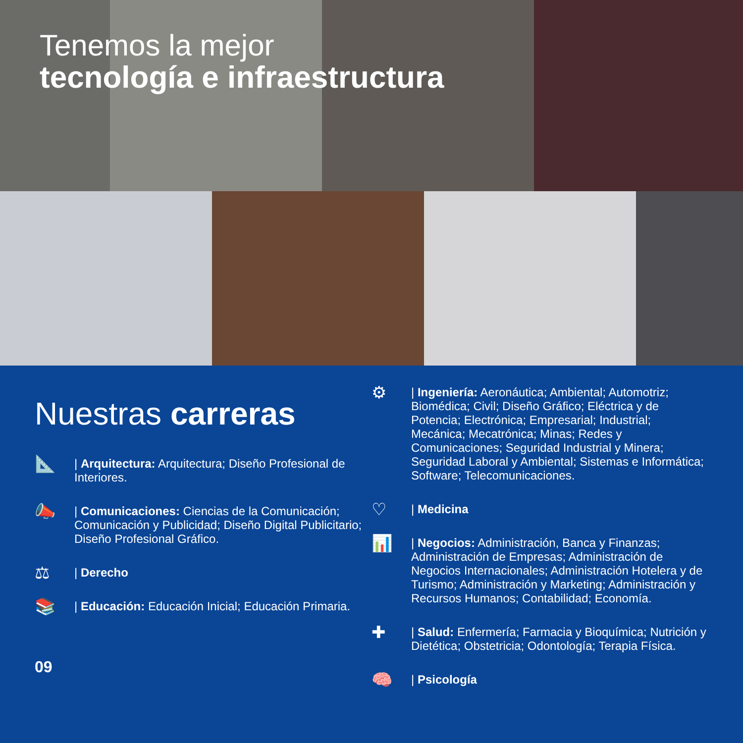Tenemos la mejor
tecnología e infraestructura
Nuestras carreras
📐
| Arquitectura: Arquitectura; Diseño Profesional de Interiores.
📣
| Comunicaciones: Ciencias de la Comunicación; Comunicación y Publicidad; Diseño Digital Publicitario; Diseño Profesional Gráfico.
⚖
| Derecho
📚
| Educación: Educación Inicial; Educación Primaria.
09
⚙
| Ingeniería: Aeronáutica; Ambiental; Automotriz; Biomédica; Civil; Diseño Gráfico; Eléctrica y de Potencia; Electrónica; Empresarial; Industrial; Mecánica; Mecatrónica; Minas; Redes y Comunicaciones; Seguridad Industrial y Minera; Seguridad Laboral y Ambiental; Sistemas e Informática; Software; Telecomunicaciones.
♡
| Medicina
📊
| Negocios: Administración, Banca y Finanzas; Administración de Empresas; Administración de Negocios Internacionales; Administración Hotelera y de Turismo; Administración y Marketing; Administración y Recursos Humanos; Contabilidad; Economía.
✚
| Salud: Enfermería; Farmacia y Bioquímica; Nutrición y Dietética; Obstetricia; Odontología; Terapia Física.
🧠
| Psicología